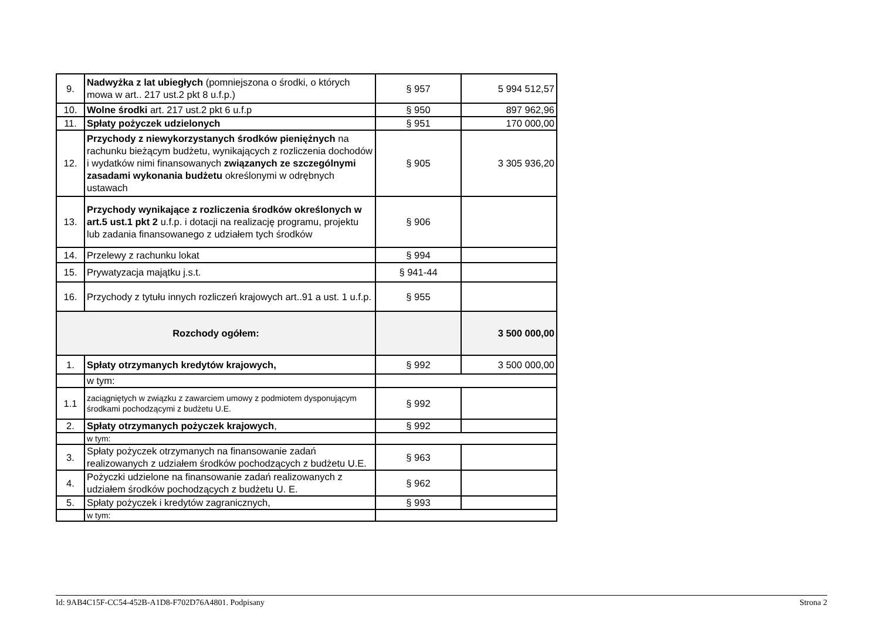| 9. | Nadwyżka z lat ubiegłych (pomniejszona o środki, o których mowa w art.. 217 ust.2 pkt 8 u.f.p.) | § 957 | 5 994 512,57 |
| 10. | Wolne środki art. 217 ust.2 pkt 6 u.f.p | § 950 | 897 962,96 |
| 11. | Spłaty pożyczek udzielonych | § 951 | 170 000,00 |
| 12. | Przychody z niewykorzystanych środków pieniężnych na rachunku bieżącym budżetu, wynikających z rozliczenia dochodów i wydatków nimi finansowanych związanych ze szczególnymi zasadami wykonania budżetu określonymi w odrębnych ustawach | § 905 | 3 305 936,20 |
| 13. | Przychody wynikające z rozliczenia środków określonych w art.5 ust.1 pkt 2 u.f.p. i dotacji na realizację programu, projektu lub zadania finansowanego z udziałem tych środków | § 906 | |
| 14. | Przelewy z rachunku lokat | § 994 | |
| 15. | Prywatyzacja majątku j.s.t. | § 941-44 | |
| 16. | Przychody z tytułu innych rozliczeń krajowych art..91 a ust. 1 u.f.p. | § 955 | |
| Rozchody ogółem: | | | 3 500 000,00 |
| 1. | Spłaty otrzymanych kredytów krajowych, | § 992 | 3 500 000,00 |
| | w tym: | | |
| 1.1 | zaciągniętych w związku z zawarciem umowy z podmiotem dysponującym środkami pochodzącymi z budżetu U.E. | § 992 | |
| 2. | Spłaty otrzymanych pożyczek krajowych , | § 992 | |
| | w tym: | | |
| 3. | Spłaty pożyczek otrzymanych na finansowanie zadań realizowanych z udziałem środków pochodzących z budżetu U.E. | § 963 | |
| 4. | Pożyczki udzielone na finansowanie zadań realizowanych z udziałem środków pochodzących z budżetu U. E. | § 962 | |
| 5. | Spłaty pożyczek i kredytów zagranicznych, | § 993 | |
| | w tym: | | |
Id: 9AB4C15F-CC54-452B-A1D8-F702D76A4801. Podpisany Strona 2